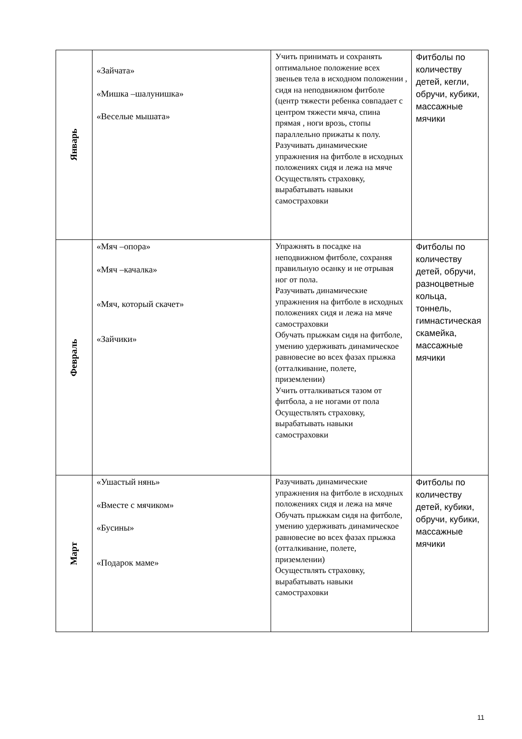| Январь | «Зайчата» «Мишка –шалунишка» «Веселые мышата» | Учить принимать и сохранять оптимальное положение всех звеньев тела в исходном положении , сидя на неподвижном фитболе (центр тяжести ребенка совпадает с центром тяжести мяча, спина прямая , ноги врозь, стопы параллельно прижаты к полу. Разучивать динамические упражнения на фитболе в исходных положениях сидя и лежа на мяче Осуществлять страховку, вырабатывать навыки самостраховки | Фитболы по количеству детей, кегли, обручи, кубики, массажные мячики |
| Февраль | «Мяч –опора» «Мяч –качалка» «Мяч, который скачет» «Зайчики» | Упражнять в посадке на неподвижном фитболе, сохраняя правильную осанку и не отрывая ног от пола. Разучивать динамические упражнения на фитболе в исходных положениях сидя и лежа на мяче самостраховки Обучать прыжкам сидя на фитболе, умению удерживать динамическое равновесие во всех фазах прыжка (отталкивание, полете, приземлении) Учить отталкиваться тазом от фитбола, а не ногами от пола Осуществлять страховку, вырабатывать навыки самостраховки | Фитболы по количеству детей, обручи, разноцветные кольца, тоннель, гимнастическая скамейка, массажные мячики |
| Март | «Ушастый нянь» «Вместе с мячиком» «Бусины» «Подарок маме» | Разучивать динамические упражнения на фитболе в исходных положениях сидя и лежа на мяче Обучать прыжкам сидя на фитболе, умению удерживать динамическое равновесие во всех фазах прыжка (отталкивание, полете, приземлении) Осуществлять страховку, вырабатывать навыки самостраховки | Фитболы по количеству детей, кубики, обручи, кубики, массажные мячики |
11